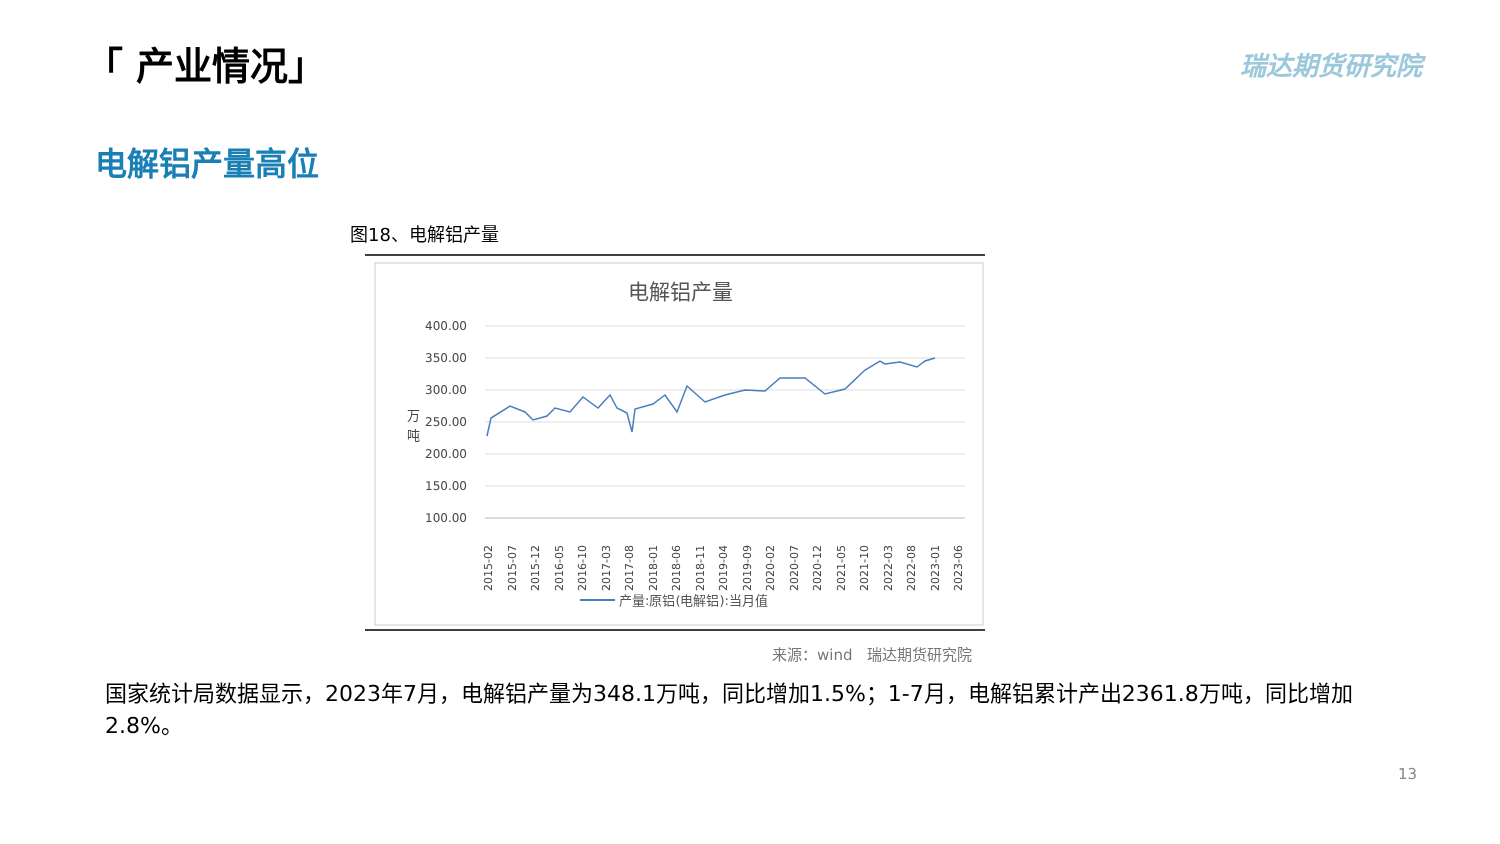「 产业情况」 瑞达期货研究院
电解铝产量高位
图18、电解铝产量
电解铝产量
400.00
350.00
300.00
250.00
200.00
150.00
100.00
万
吨
2015-02
2015-07
2015-12
2016-05
2016-10
2017-03
2017-08
2018-01
2018-06
2018-11
2019-04
2019-09
2020-02
2020-07
2020-12
2021-05
2021-10
2022-03
2022-08
2023-01
2023-06
产量:原铝(电解铝):当月值
来源：wind　瑞达期货研究院
国家统计局数据显示，2023年7月，电解铝产量为348.1万吨，同比增加1.5%；1-7月，电解铝累计产出2361.8万吨，同比增加2.8%。
13